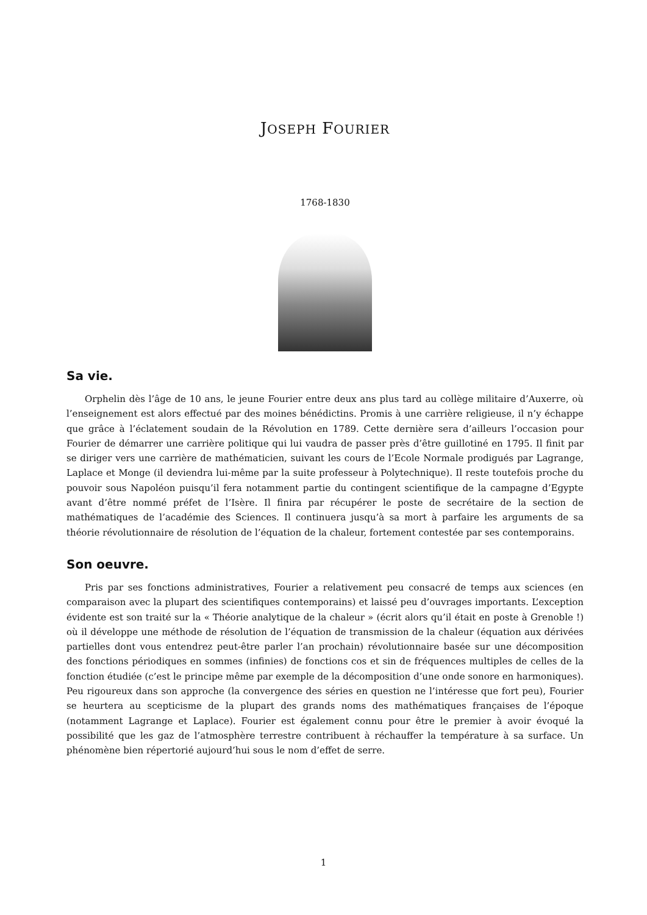JOSEPH FOURIER
1768-1830
Sa vie.
Orphelin dès l’âge de 10 ans, le jeune Fourier entre deux ans plus tard au collège militaire d’Auxerre, où l’enseignement est alors effectué par des moines bénédictins. Promis à une carrière religieuse, il n’y échappe que grâce à l’éclatement soudain de la Révolution en 1789. Cette dernière sera d’ailleurs l’occasion pour Fourier de démarrer une carrière politique qui lui vaudra de passer près d’être guillotiné en 1795. Il finit par se diriger vers une carrière de mathématicien, suivant les cours de l’Ecole Normale prodigués par Lagrange, Laplace et Monge (il deviendra lui-même par la suite professeur à Polytechnique). Il reste toutefois proche du pouvoir sous Napoléon puisqu’il fera notamment partie du contingent scientifique de la campagne d’Egypte avant d’être nommé préfet de l’Isère. Il finira par récupérer le poste de secrétaire de la section de mathématiques de l’académie des Sciences. Il continuera jusqu’à sa mort à parfaire les arguments de sa théorie révolutionnaire de résolution de l’équation de la chaleur, fortement contestée par ses contemporains.
Son oeuvre.
Pris par ses fonctions administratives, Fourier a relativement peu consacré de temps aux sciences (en comparaison avec la plupart des scientifiques contemporains) et laissé peu d’ouvrages importants. L’exception évidente est son traité sur la « Théorie analytique de la chaleur » (écrit alors qu’il était en poste à Grenoble !) où il développe une méthode de résolution de l’équation de transmission de la chaleur (équation aux dérivées partielles dont vous entendrez peut-être parler l’an prochain) révolutionnaire basée sur une décomposition des fonctions périodiques en sommes (infinies) de fonctions cos et sin de fréquences multiples de celles de la fonction étudiée (c’est le principe même par exemple de la décomposition d’une onde sonore en harmoniques). Peu rigoureux dans son approche (la convergence des séries en question ne l’intéresse que fort peu), Fourier se heurtera au scepticisme de la plupart des grands noms des mathématiques françaises de l’époque (notamment Lagrange et Laplace). Fourier est également connu pour être le premier à avoir évoqué la possibilité que les gaz de l’atmosphère terrestre contribuent à réchauffer la température à sa surface. Un phénomène bien répertorié aujourd’hui sous le nom d’effet de serre.
1